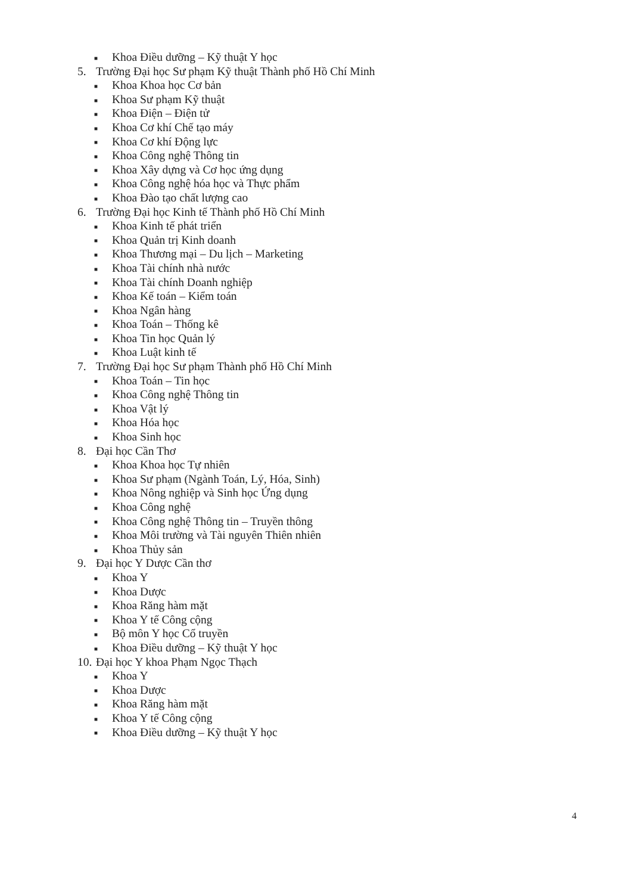■ Khoa Điều dưỡng – Kỹ thuật Y học
5. Trường Đại học Sư phạm Kỹ thuật Thành phố Hồ Chí Minh
■ Khoa Khoa học Cơ bản
■ Khoa Sư phạm Kỹ thuật
■ Khoa Điện – Điện tử
■ Khoa Cơ khí Chế tạo máy
■ Khoa Cơ khí Động lực
■ Khoa Công nghệ Thông tin
■ Khoa Xây dựng và Cơ học ứng dụng
■ Khoa Công nghệ hóa học và Thực phẩm
■ Khoa Đào tạo chất lượng cao
6. Trường Đại học Kinh tế Thành phố Hồ Chí Minh
■ Khoa Kinh tế phát triển
■ Khoa Quản trị Kinh doanh
■ Khoa Thương mại – Du lịch – Marketing
■ Khoa Tài chính nhà nước
■ Khoa Tài chính Doanh nghiệp
■ Khoa Kế toán – Kiểm toán
■ Khoa Ngân hàng
■ Khoa Toán – Thống kê
■ Khoa Tin học Quản lý
■ Khoa Luật kinh tế
7. Trường Đại học Sư phạm Thành phố Hồ Chí Minh
■ Khoa Toán – Tin học
■ Khoa Công nghệ Thông tin
■ Khoa Vật lý
■ Khoa Hóa học
■ Khoa Sinh học
8. Đại học Cần Thơ
■ Khoa Khoa học Tự nhiên
■ Khoa Sư phạm (Ngành Toán, Lý, Hóa, Sinh)
■ Khoa Nông nghiệp và Sinh học Ứng dụng
■ Khoa Công nghệ
■ Khoa Công nghệ Thông tin – Truyền thông
■ Khoa Môi trường và Tài nguyên Thiên nhiên
■ Khoa Thủy sản
9. Đại học Y Dược Cần thơ
■ Khoa Y
■ Khoa Dược
■ Khoa Răng hàm mặt
■ Khoa Y tế Công cộng
■ Bộ môn Y học Cổ truyền
■ Khoa Điều dưỡng – Kỹ thuật Y học
10. Đại học Y khoa Phạm Ngọc Thạch
■ Khoa Y
■ Khoa Dược
■ Khoa Răng hàm mặt
■ Khoa Y tế Công cộng
■ Khoa Điều dưỡng – Kỹ thuật Y học
4